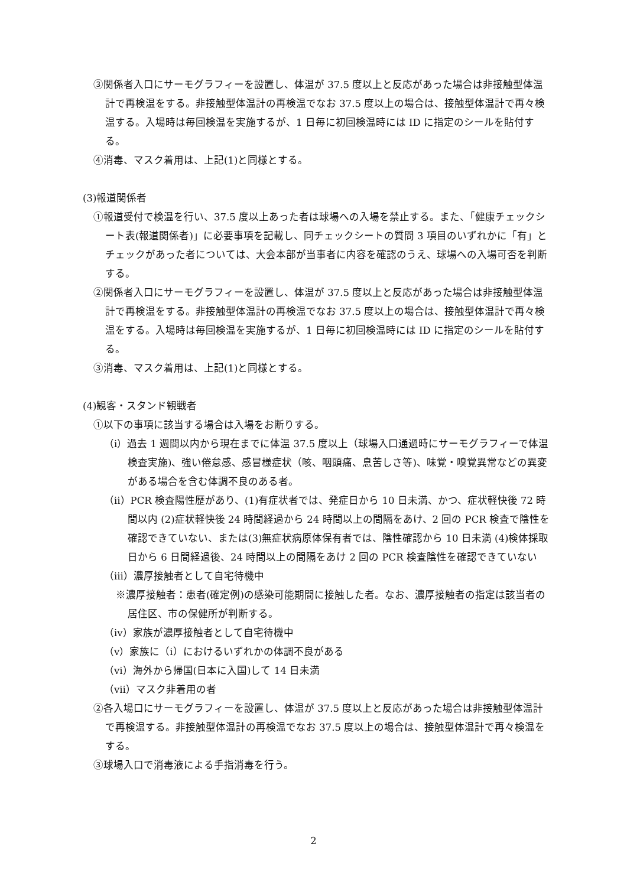③関係者入口にサーモグラフィーを設置し、体温が 37.5 度以上と反応があった場合は非接触型体温計で再検温をする。非接触型体温計の再検温でなお 37.5 度以上の場合は、接触型体温計で再々検温する。入場時は毎回検温を実施するが、1 日毎に初回検温時には ID に指定のシールを貼付する。
④消毒、マスク着用は、上記(1)と同様とする。
(3)報道関係者
①報道受付で検温を行い、37.5 度以上あった者は球場への入場を禁止する。また、「健康チェックシート表(報道関係者)」に必要事項を記載し、同チェックシートの質問 3 項目のいずれかに「有」とチェックがあった者については、大会本部が当事者に内容を確認のうえ、球場への入場可否を判断する。
②関係者入口にサーモグラフィーを設置し、体温が 37.5 度以上と反応があった場合は非接触型体温計で再検温をする。非接触型体温計の再検温でなお 37.5 度以上の場合は、接触型体温計で再々検温をする。入場時は毎回検温を実施するが、1 日毎に初回検温時には ID に指定のシールを貼付する。
③消毒、マスク着用は、上記(1)と同様とする。
(4)観客・スタンド観戦者
①以下の事項に該当する場合は入場をお断りする。
（ⅰ）過去 1 週間以内から現在までに体温 37.5 度以上（球場入口通過時にサーモグラフィーで体温検査実施)、強い倦怠感、感冒様症状（咳、咽頭痛、息苦しさ等)、味覚・嗅覚異常などの異変がある場合を含む体調不良のある者。
（ⅱ）PCR 検査陽性歴があり、(1)有症状者では、発症日から 10 日未満、かつ、症状軽快後 72 時間以内 (2)症状軽快後 24 時間経過から 24 時間以上の間隔をあけ、2 回の PCR 検査で陰性を確認できていない、または(3)無症状病原体保有者では、陰性確認から 10 日未満 (4)検体採取日から 6 日間経過後、24 時間以上の間隔をあけ 2 回の PCR 検査陰性を確認できていない
（ⅲ）濃厚接触者として自宅待機中
※濃厚接触者：患者(確定例)の感染可能期間に接触した者。なお、濃厚接触者の指定は該当者の居住区、市の保健所が判断する。
（ⅳ）家族が濃厚接触者として自宅待機中
（ⅴ）家族に（ⅰ）におけるいずれかの体調不良がある
（ⅵ）海外から帰国(日本に入国)して 14 日未満
（ⅶ）マスク非着用の者
②各入場口にサーモグラフィーを設置し、体温が 37.5 度以上と反応があった場合は非接触型体温計で再検温する。非接触型体温計の再検温でなお 37.5 度以上の場合は、接触型体温計で再々検温をする。
③球場入口で消毒液による手指消毒を行う。
2